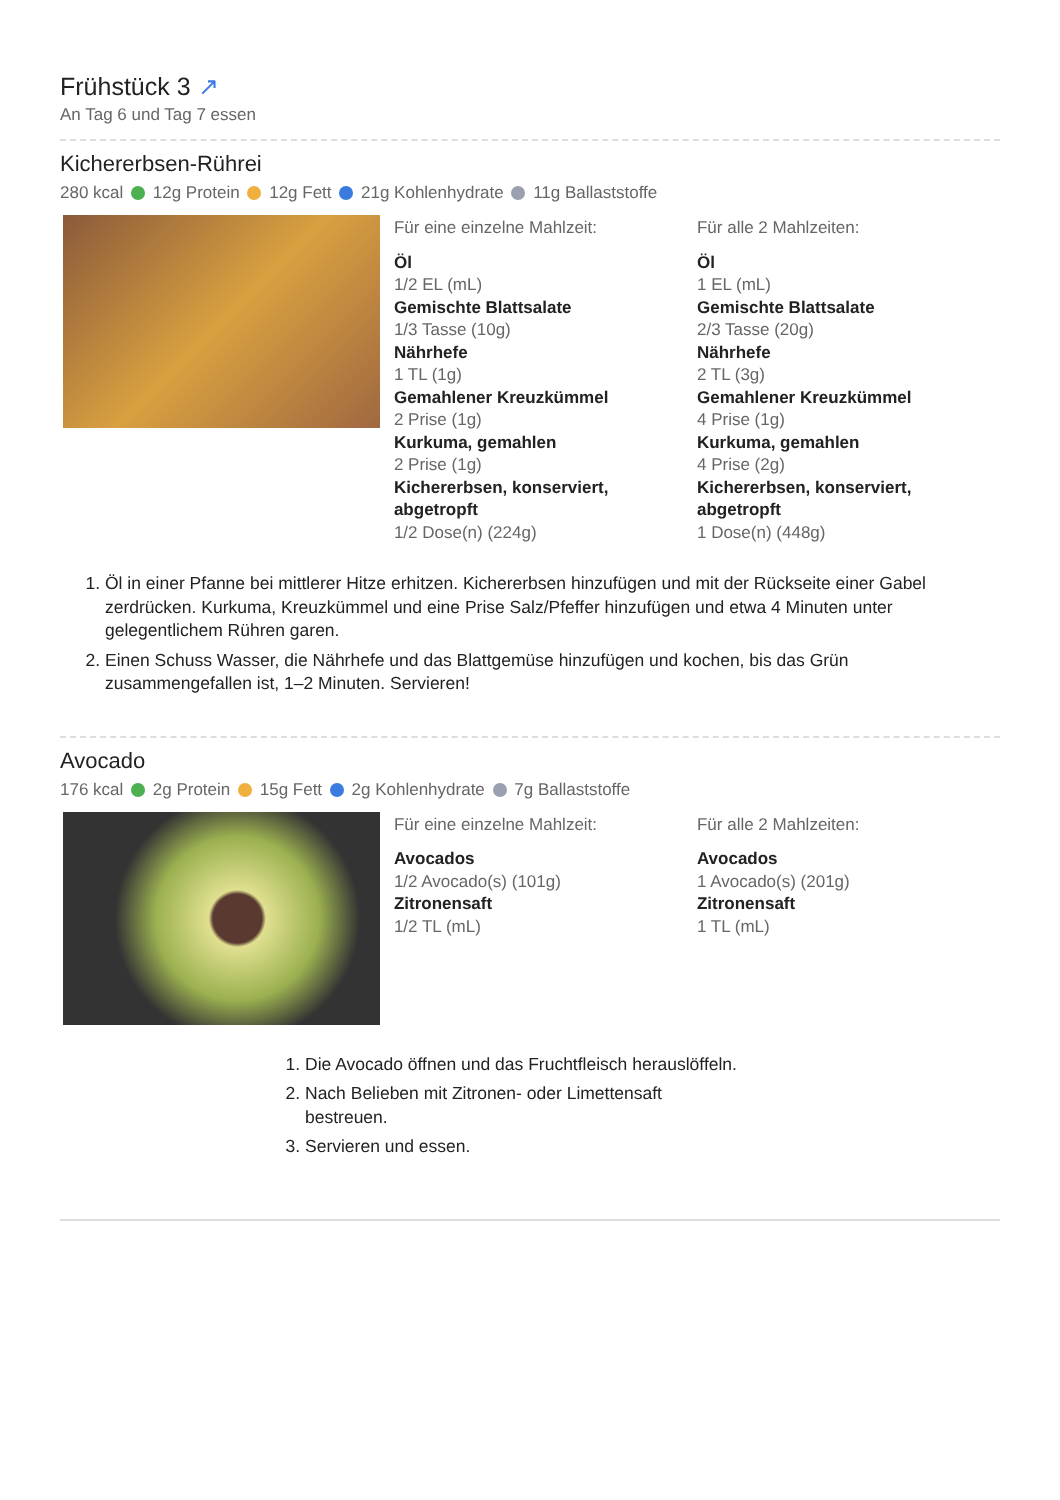Frühstück 3 ↗
An Tag 6 und Tag 7 essen
Kichererbsen-Rührei
280 kcal 12g Protein 12g Fett 21g Kohlenhydrate 11g Ballaststoffe
Für eine einzelne Mahlzeit:
Öl
1/2 EL (mL)
Gemischte Blattsalate
1/3 Tasse (10g)
Nährhefe
1 TL (1g)
Gemahlener Kreuzkümmel
2 Prise (1g)
Kurkuma, gemahlen
2 Prise (1g)
Kichererbsen, konserviert, abgetropft
1/2 Dose(n) (224g)
Für alle 2 Mahlzeiten:
Öl
1 EL (mL)
Gemischte Blattsalate
2/3 Tasse (20g)
Nährhefe
2 TL (3g)
Gemahlener Kreuzkümmel
4 Prise (1g)
Kurkuma, gemahlen
4 Prise (2g)
Kichererbsen, konserviert, abgetropft
1 Dose(n) (448g)
1. Öl in einer Pfanne bei mittlerer Hitze erhitzen. Kichererbsen hinzufügen und mit der Rückseite einer Gabel zerdrücken. Kurkuma, Kreuzkümmel und eine Prise Salz/Pfeffer hinzufügen und etwa 4 Minuten unter gelegentlichem Rühren garen.
2. Einen Schuss Wasser, die Nährhefe und das Blattgemüse hinzufügen und kochen, bis das Grün zusammengefallen ist, 1–2 Minuten. Servieren!
Avocado
176 kcal 2g Protein 15g Fett 2g Kohlenhydrate 7g Ballaststoffe
Für eine einzelne Mahlzeit:
Avocados
1/2 Avocado(s) (101g)
Zitronensaft
1/2 TL (mL)
Für alle 2 Mahlzeiten:
Avocados
1 Avocado(s) (201g)
Zitronensaft
1 TL (mL)
1. Die Avocado öffnen und das Fruchtfleisch herauslöffeln.
2. Nach Belieben mit Zitronen- oder Limettensaft bestreuen.
3. Servieren und essen.